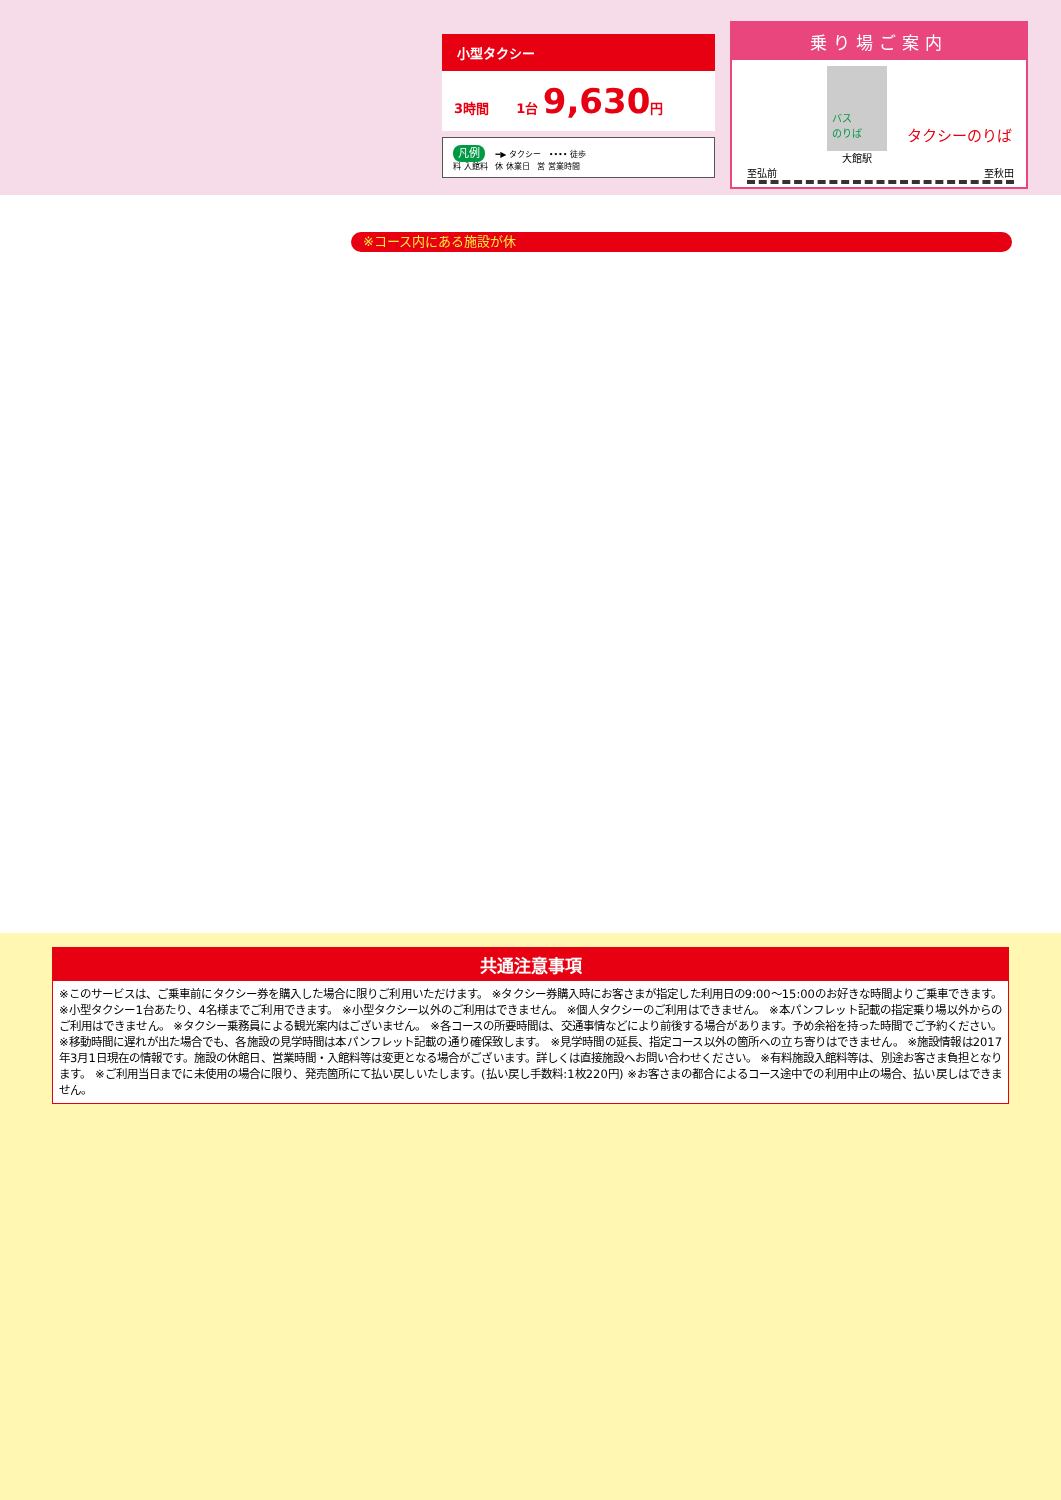小型タクシー
3時間 1台 9,630円
凡例 ━▶ タクシー •••• 徒歩
料 入館料 休 休業日 営 営業時間
乗り場ご案内
バス
のりば タクシーのりば
大館駅
至弘前 至秋田
※コース内にある施設が休
共通注意事項
※このサービスは、ご乗車前にタクシー券を購入した場合に限りご利用いただけます。 ※タクシー券購入時にお客さまが指定した利用日の9:00〜15:00のお好きな時間よりご乗車できます。 ※小型タクシー1台あたり、4名様までご利用できます。 ※小型タクシー以外のご利用はできません。 ※個人タクシーのご利用はできません。 ※本パンフレット記載の指定乗り場以外からのご利用はできません。 ※タクシー乗務員による観光案内はございません。 ※各コースの所要時間は、交通事情などにより前後する場合があります。予め余裕を持った時間でご予約ください。 ※移動時間に遅れが出た場合でも、各施設の見学時間は本パンフレット記載の通り確保致します。 ※見学時間の延長、指定コース以外の箇所への立ち寄りはできません。 ※施設情報は2017年3月1日現在の情報です。施設の休館日、営業時間・入館料等は変更となる場合がございます。詳しくは直接施設へお問い合わせください。 ※有料施設入館料等は、別途お客さま負担となります。 ※ご利用当日までに未使用の場合に限り、発売箇所にて払い戻しいたします。(払い戻し手数料:1枚220円) ※お客さまの都合によるコース途中での利用中止の場合、払い戻しはできません。